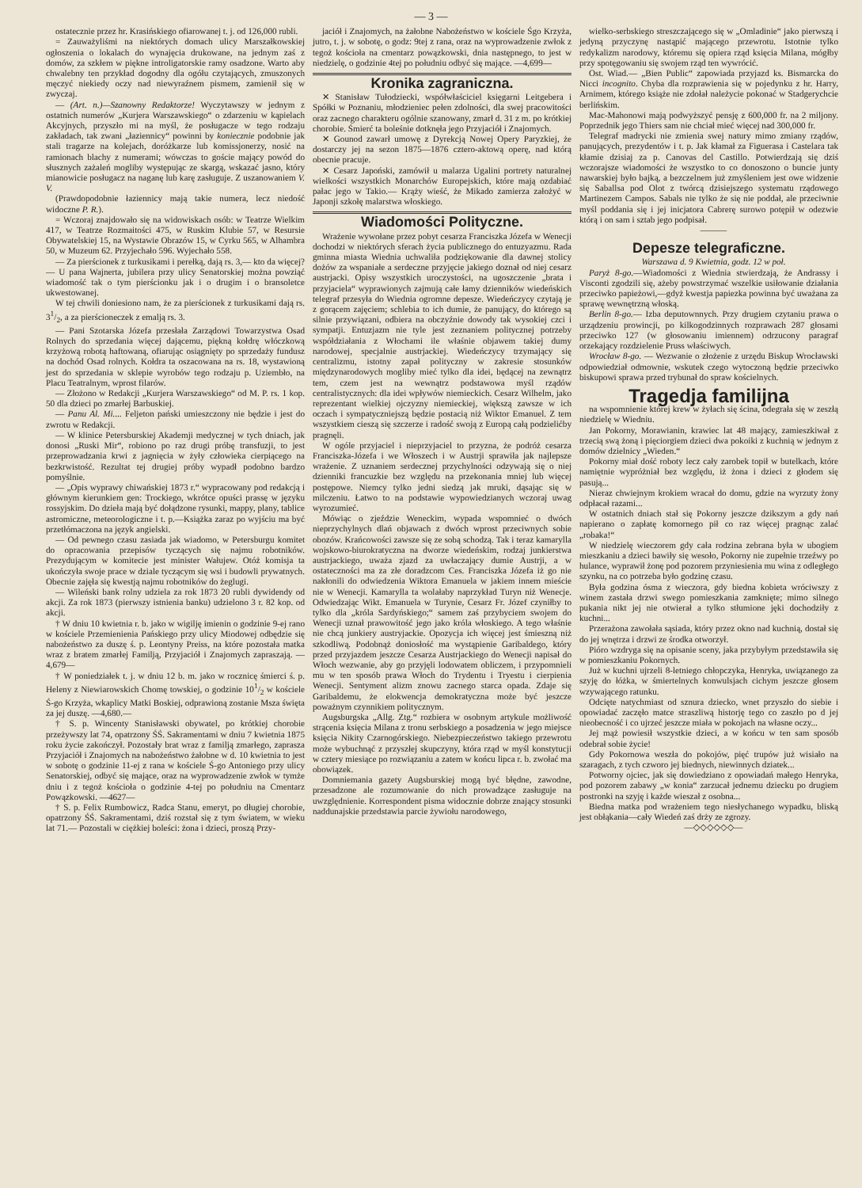— 3 —
ostatecznie przez hr. Krasińskiego ofiarowanej t. j. od 126,000 rubli.
= Zauważyliśmi na niektórych domach ulicy Marszałkowskiej ogłoszenia o lokalach do wynajęcia drukowane, na jednym zaś z domów, za szkłem w piękne introligatorskie ramy osadzone. Warto aby chwalebny ten przykład dogodny dla ogółu czytających, zmuszonych męczyć niekiedy oczy nad niewyraźnem pismem, zamienił się w zwyczaj.
— (Art. n.)—Szanowny Redaktorze! Wyczytawszy w jednym z ostatnich numerów „Kurjera Warszawskiego“ o zdarzeniu w kąpielach Akcyjnych, przyszło mi na myśl, że posługacze w tego rodzaju zakładach, tak zwani „łaziennicy“ powinni by koniecznie podobnie jak stali tragarze na kolejach, doróżkarze lub komissjonerzy, nosić na ramionach blachy z numerami; wówczas to goście mający powód do słusznych zażaleń mogliby występując ze skargą, wskazać jasno, który mianowicie posługacz na naganę lub karę zasługuje. Z uszanowaniem V. V.
(Prawdopodobnie łaziennicy mają takie numera, lecz niedość widoczne P. R.).
= Wczoraj znajdowało się na widowiskach osób: w Teatrze Wielkim 417, w Teatrze Rozmaitości 475, w Ruskim Klubie 57, w Resursie Obywatelskiej 15, na Wystawie Obrazów 15, w Cyrku 565, w Alhambra 50, w Muzeum 62. Przyjechało 596. Wyjechało 558.
— Za pierścionek z turkusikami i perełką, dają rs. 3,— kto da więcej?— U pana Wajnerta, jubilera przy ulicy Senatorskiej można powziąć wiadomość tak o tym pierścionku jak i o drugim i o bransoletce ukwestowanej.
W tej chwili doniesiono nam, że za pierścionek z turkusikami dają rs. 31/2, a za pierścioneczek z emalją rs. 3.
— Pani Szotarska Józefa przesłała Zarządowi Towarzystwa Osad Rolnych do sprzedania więcej dającemu, piękną kołdrę włóczkową krzyżową robotą haftowaną, ofiarując osiągnięty po sprzedaży fundusz na dochód Osad rolnych. Kołdra ta oszacowana na rs. 18, wystawioną jest do sprzedania w sklepie wyrobów tego rodzaju p. Uziembło, na Placu Teatralnym, wprost filarów.
— Złożono w Redakcji „Kurjera Warszawskiego“ od M. P. rs. 1 kop. 50 dla dzieci po zmarłej Barbuskiej.
— Panu Al. Mi.... Feljeton pański umieszczony nie będzie i jest do zwrotu w Redakcji.
— W klinice Petersburskiej Akademji medycznej w tych dniach, jak donosi „Ruski Mir“, robiono po raz drugi próbę transfuzji, to jest przeprowadzania krwi z jagnięcia w żyły człowieka cierpiącego na bezkrwistość. Rezultat tej drugiej próby wypadł podobno bardzo pomyślnie.
— „Opis wyprawy chiwańskiej 1873 r.“ wypracowany pod redakcją i głównym kierunkiem gen: Trockiego, wkrótce opuści prassę w języku rossyjskim. Do dzieła mają być dołądzone rysunki, mappy, plany, tablice astromiczne, meteorologiczne i t. p.—Książka zaraz po wyjściu ma być przetłómaczona na język angielski.
— Od pewnego czasu zasiada jak wiadomo, w Petersburgu komitet do opracowania przepisów tyczących się najmu robotników. Prezydującym w komitecie jest minister Wałujew. Otóż komisja ta ukończyła swoje prace w dziale tyczącym się wsi i budowli prywatnych. Obecnie zajęła się kwestją najmu robotników do żeglugi.
— Wileński bank rolny udziela za rok 1873 20 rubli dywidendy od akcji. Za rok 1873 (pierwszy istnienia banku) udzielono 3 r. 82 kop. od akcji.
† W dniu 10 kwietnia r. b. jako w wigilję imienin o godzinie 9-ej rano w kościele Przemienienia Pańskiego przy ulicy Miodowej odbędzie się nabożeństwo za duszę ś. p. Leontyny Preiss, na które pozostała matka wraz z bratem zmarłej Familją, Przyjaciół i Znajomych zapraszają. —4,679—
† W poniedziałek t. j. w dniu 12 b. m. jako w rocznicę śmierci ś. p. Heleny z Niewiarowskich Chomę towskiej, o godzinie 101/2 w kościele Ś-go Krzyża, wkaplicy Matki Boskiej, odprawioną zostanie Msza święta za jej duszę. —4,680.—
† S. p. Wincenty Stanisławski obywatel, po krótkiej chorobie przeżywszy lat 74, opatrzony ŚŚ. Sakramentami w dniu 7 kwietnia 1875 roku życie zakończył. Pozostały brat wraz z familją zmarłego, zaprasza Przyjaciół i Znajomych na nabożeństwo żałobne w d. 10 kwietnia to jest w sobotę o godzinie 11-ej z rana w kościele Ś-go Antoniego przy ulicy Senatorskiej, odbyć się mające, oraz na wyprowadzenie zwłok w tymże dniu i z tegoż kościoła o godzinie 4-tej po południu na Cmentarz Powązkowski. —4627—
† S. p. Felix Rumbowicz, Radca Stanu, emeryt, po długiej chorobie, opatrzony ŚŚ. Sakramentami, dziś rozstał się z tym światem, w wieku lat 71.— Pozostali w ciężkiej boleści: żona i dzieci, proszą Przy-
jaciół i Znajomych, na żałobne Nabożeństwo w kościele Śgo Krzyża, jutro, t. j. w sobotę, o godz: 9tej z rana, oraz na wyprowadzenie zwłok z tegoż kościoła na cmentarz powązkowski, dnia następnego, to jest w niedzielę, o godzinie 4tej po południu odbyć się mające. —4,699—
Kronika zagraniczna.
✕ Stanisław Tułodziecki, współwłaściciel księgarni Leitgebera i Spółki w Poznaniu, młodzieniec pełen zdolności, dla swej pracowitości oraz zacnego charakteru ogólnie szanowany, zmarł d. 31 z m. po krótkiej chorobie. Śmierć ta boleśnie dotknęła jego Przyjaciół i Znajomych.
✕ Gounod zawarł umowę z Dyrekcją Nowej Opery Paryzkiej, że dostarczy jej na sezon 1875—1876 cztero-aktową operę, nad którą obecnie pracuje.
✕ Cesarz Japoński, zamówił u malarza Ugalini portrety naturalnej wielkości wszystkich Monarchów Europejskich, które mają ozdabiać pałac jego w Takio.— Krąży wieść, że Mikado zamierza założyć w Japonji szkołę malarstwa włoskiego.
Wiadomości Polityczne.
Wrażenie wywołane przez pobyt cesarza Franciszka Józefa w Wenecji dochodzi w niektórych sferach życia publicznego do entuzyazmu. Rada gminna miasta Wiednia uchwaliła podziękowanie dla dawnej stolicy dożów za wspaniałe a serdeczne przyjęcie jakiego doznał od niej cesarz austrjacki. Opisy wszystkich uroczystości, na ugoszczenie „brata i przyjaciela“ wyprawionych zajmują całe łamy dzienników wiedeńskich telegraf przesyła do Wiednia ogromne depesze. Wiedeńczycy czytają je z gorącem zajęciem; schlebia to ich dumie, że panujący, do którego są silnie przywiązani, odbiera na obczyźnie dowody tak wysokiej czci i sympatji. Entuzjazm nie tyle jest zeznaniem politycznej potrzeby współdziałania z Włochami ile właśnie objawem takiej dumy narodowej, specjalnie austrjackiej. Wiedeńczycy trzymający się centralizmu, istotny zapał polityczny w zakresie stosunków międzynarodowych mogliby mieć tylko dla idei, będącej na zewnątrz tem, czem jest na wewnątrz podstawowa myśl rządów centralistycznych: dla idei wpływów niemieckich. Cesarz Wilhelm, jako reprezentant wielkiej ojczyzny niemieckiej, większą zawsze w ich oczach i sympatyczniejszą będzie postacią niż Wiktor Emanuel. Z tem wszystkiem cieszą się szczerze i radość swoją z Europą całą podzielićby pragnęli.
W ogóle przyjaciel i nieprzyjaciel to przyzna, że podróż cesarza Franciszka-Józefa i we Włoszech i w Austrji sprawiła jak najlepsze wrażenie. Z uznaniem serdecznej przychylności odzywają się o niej dzienniki francuzkie bez względu na przekonania mniej lub więcej postępowe. Niemcy tylko jedni siedzą jak mruki, dąsając się w milczeniu. Łatwo to na podstawie wypowiedzianych wczoraj uwag wyrozumieć.
Mówiąc o zjeździe Weneckim, wypada wspomnieć o dwóch nieprzychylnych dlań objawach z dwóch wprost przeciwnych sobie obozów. Krańcowości zawsze się ze sobą schodzą. Tak i teraz kamarylla wojskowo-biurokratyczna na dworze wiedeńskim, rodzaj junkierstwa austrjackiego, uważa zjazd za uwłaczający dumie Austrji, a w ostateczności ma za złe doradzcom Ces. Franciszka Józefa iż go nie nakłonili do odwiedzenia Wiktora Emanuela w jakiem innem mieście nie w Wenecji. Kamarylla ta wolałaby naprzykład Turyn niż Wenecje. Odwiedzając Wikt. Emanuela w Turynie, Cesarz Fr. Józef czyniłby to tylko dla „króla Sardyńskiego;“ samem zaś przybyciem swojem do Wenecji uznał prawowitość jego jako króla włoskiego. A tego właśnie nie chcą junkiery austryjackie. Opozycja ich więcej jest śmieszną niż szkodliwą. Podobnąż doniosłość ma wystąpienie Garibaldego, który przed przyjazdem jeszcze Cesarza Austrjackiego do Wenecji napisał do Włoch wezwanie, aby go przyjęli lodowatem obliczem, i przypomnieli mu w ten sposób prawa Włoch do Trydentu i Tryestu i cierpienia Wenecji. Sentyment alizm znowu zacnego starca opada. Zdaje się Garibaldemu, że elokwencja demokratyczna może być jeszcze poważnym czynnikiem politycznym.
Augsburgska „Allg. Ztg.“ rozbiera w osobnym artykule możliwość strącenia księcia Milana z tronu serbskiego a posadzenia w jego miejsce księcia Nikity Czarnogórskiego. Niebezpieczeństwo takiego przewrotu może wybuchnąć z przyszłej skupczyny, która rząd w myśl konstytucji w cztery miesiące po rozwiązaniu a zatem w końcu lipca r. b. zwołać ma obowiązek.
Domniemania gazety Augsburskiej mogą być błędne, zawodne, przesadzone ale rozumowanie do nich prowadzące zasługuje na uwzględnienie. Korrespondent pisma widocznie dobrze znający stosunki naddunajskie przedstawia parcie żywiołu narodowego,
wielko-serbskiego streszczającego się w „Omladinie“ jako pierwszą i jedyną przyczynę nastąpić mającego przewrotu. Istotnie tylko redykalizm narodowy, któremu się opiera rząd księcia Milana, mógłby przy spotęgowaniu się swojem rząd ten wywrócić.
Ost. Wiad.— „Bien Public“ zapowiada przyjazd ks. Bismarcka do Nicci incognito. Chyba dla rozprawienia się w pojedynku z hr. Harry, Arnimem, którego książe nie zdołał należycie pokonać w Stadgerychcie berlińskim.
Mac-Mahonowi mają podwyższyć pensję z 600,000 fr. na 2 miljony. Poprzednik jego Thiers sam nie chciał mieć więcej nad 300,000 fr.
Telegraf madrycki nie zmienia swej natury mimo zmiany rządów, panujących, prezydentów i t. p. Jak kłamał za Figuerasa i Castelara tak kłamie dzisiaj za p. Canovas del Castillo. Potwierdzają się dziś wczorajsze wiadomości że wszystko to co donoszono o buncie junty nawarskiej było bajką, a bezczelnem już zmyśleniem jest owe widzenie się Saballsa pod Olot z twórcą dzisiejszego systematu rządowego Martinezem Campos. Sabals nie tylko że się nie poddał, ale przeciwnie myśl poddania się i jej inicjatora Cabrerę surowo potępił w odezwie którą i on sam i sztab jego podpisał.
———
Depesze telegraficzne.
Warszawa d. 9 Kwietnia, godz. 12 w poł.
Paryż 8-go.—Wiadomości z Wiednia stwierdzają, że Andrassy i Visconti zgodzili się, ażeby powstrzymać wszelkie usiłowanie działania przeciwko papieżowi,—gdyż kwestja papiezka powinna być uważana za sprawę wewnętrzną włoską.
Berlin 8-go.— Izba deputownnych. Przy drugiem czytaniu prawa o urządzeniu prowincji, po kilkogodzinnych rozprawach 287 głosami przeciwko 127 (w głosowaniu imiennem) odrzucony paragraf orzekający rozdzielenie Pruss właściwych.
Wrocław 8-go. — Wezwanie o złożenie z urzędu Biskup Wrocławski odpowiedział odmownie, wskutek czego wytoczoną będzie przeciwko biskupowi sprawa przed trybunał do spraw kościelnych.
Tragedja familijna
na wspomnienie której krew w żyłach się ścina, odegrała się w zeszłą niedzielę w Wiedniu.
Jan Pokorny, Morawianin, krawiec lat 48 mający, zamieszkiwał z trzecią swą żoną i pięciorgiem dzieci dwa pokoiki z kuchnią w jednym z domów dzielnicy „Wieden.“
Pokorny miał dość roboty lecz cały zarobek topił w butelkach, które namiętnie wypróżniał bez względu, iż żona i dzieci z głodem się pasują...
Nieraz chwiejnym krokiem wracał do domu, gdzie na wyrzuty żony odpłacał razami...
W ostatnich dniach stał się Pokorny jeszcze dzikszym a gdy nań napierano o zapłatę komornego pił co raz więcej pragnąc zalać „robaka!“
W niedzielę wieczorem gdy cała rodzina zebrana była w ubogiem mieszkaniu a dzieci bawiły się wesoło, Pokorny nie zupełnie trzeźwy po hulance, wyprawił żonę pod pozorem przyniesienia mu wina z odległego szynku, na co potrzeba było godzinę czasu.
Była godzina ósma z wieczora, gdy biedna kobieta wróciwszy z winem zastała drzwi swego pomieszkania zamknięte; mimo silnego pukania nikt jej nie otwierał a tylko stłumione jęki dochodziły z kuchni...
Przerażona zawołała sąsiada, który przez okno nad kuchnią, dostał się do jej wnętrza i drzwi ze środka otworzył.
Pióro wzdryga się na opisanie sceny, jaka przybyłym przedstawiła się w pomieszkaniu Pokornych.
Już w kuchni ujrzeli 8-letniego chłopczyka, Henryka, uwiązanego za szyję do łóżka, w śmiertelnych konwulsjach cichym jeszcze głosem wzywającego ratunku.
Odcięte natychmiast od sznura dziecko, wnet przyszło do siebie i opowiadać zaczęło matce straszliwą historję tego co zaszło po d jej nieobecność i co ujrzeć jeszcze miała w pokojach na własne oczy...
Jej mąż powiesił wszystkie dzieci, a w końcu w ten sam sposób odebrał sobie życie!
Gdy Pokornowa weszła do pokojów, pięć trupów już wisiało na szaragach, z tych czworo jej biednych, niewinnych dziatek...
Potworny ojciec, jak się dowiedziano z opowiadań małego Henryka, pod pozorem zabawy „w konia“ zarzucał jednemu dziecku po drugiem postronki na szyję i każde wieszał z osobna...
Biedna matka pod wrażeniem tego niesłychanego wypadku, bliską jest obłąkania—cały Wiedeń zaś drży ze zgrozy.
—◇◇◇◇◇◇—